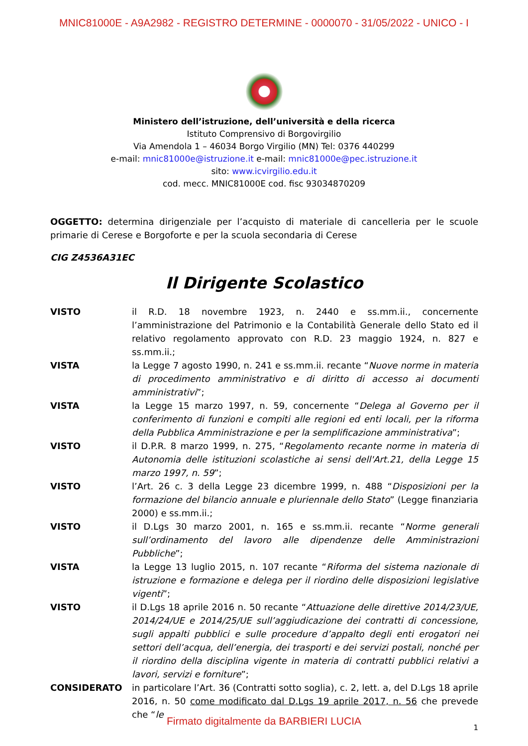MNIC81000E - A9A2982 - REGISTRO DETERMINE - 0000070 - 31/05/2022 - UNICO - I
Ministero dell’istruzione, dell’università e della ricerca
Istituto Comprensivo di Borgovirgilio
Via Amendola 1 – 46034 Borgo Virgilio (MN) Tel: 0376 440299
e-mail: mnic81000e@istruzione.it e-mail: mnic81000e@pec.istruzione.it
sito: www.icvirgilio.edu.it
cod. mecc. MNIC81000E cod. fisc 93034870209
OGGETTO: determina dirigenziale per l’acquisto di materiale di cancelleria per le scuole primarie di Cerese e Borgoforte e per la scuola secondaria di Cerese
CIG Z4536A31EC
Il Dirigente Scolastico
VISTO il R.D. 18 novembre 1923, n. 2440 e ss.mm.ii., concernente l’amministrazione del Patrimonio e la Contabilità Generale dello Stato ed il relativo regolamento approvato con R.D. 23 maggio 1924, n. 827 e ss.mm.ii.;
VISTA la Legge 7 agosto 1990, n. 241 e ss.mm.ii. recante “Nuove norme in materia di procedimento amministrativo e di diritto di accesso ai documenti amministrativi”;
VISTA la Legge 15 marzo 1997, n. 59, concernente “Delega al Governo per il conferimento di funzioni e compiti alle regioni ed enti locali, per la riforma della Pubblica Amministrazione e per la semplificazione amministrativa”;
VISTO il D.P.R. 8 marzo 1999, n. 275, “Regolamento recante norme in materia di Autonomia delle istituzioni scolastiche ai sensi dell'Art.21, della Legge 15 marzo 1997, n. 59”;
VISTO l’Art. 26 c. 3 della Legge 23 dicembre 1999, n. 488 “Disposizioni per la formazione del bilancio annuale e pluriennale dello Stato” (Legge finanziaria 2000) e ss.mm.ii.;
VISTO il D.Lgs 30 marzo 2001, n. 165 e ss.mm.ii. recante “Norme generali sull’ordinamento del lavoro alle dipendenze delle Amministrazioni Pubbliche”;
VISTA la Legge 13 luglio 2015, n. 107 recante “Riforma del sistema nazionale di istruzione e formazione e delega per il riordino delle disposizioni legislative vigenti”;
VISTO il D.Lgs 18 aprile 2016 n. 50 recante “Attuazione delle direttive 2014/23/UE, 2014/24/UE e 2014/25/UE sull’aggiudicazione dei contratti di concessione, sugli appalti pubblici e sulle procedure d’appalto degli enti erogatori nei settori dell’acqua, dell’energia, dei trasporti e dei servizi postali, nonché per il riordino della disciplina vigente in materia di contratti pubblici relativi a lavori, servizi e forniture”;
CONSIDERATO in particolare l’Art. 36 (Contratti sotto soglia), c. 2, lett. a, del D.Lgs 18 aprile 2016, n. 50 come modificato dal D.Lgs 19 aprile 2017, n. 56 che prevede che “le
1
Firmato digitalmente da BARBIERI LUCIA